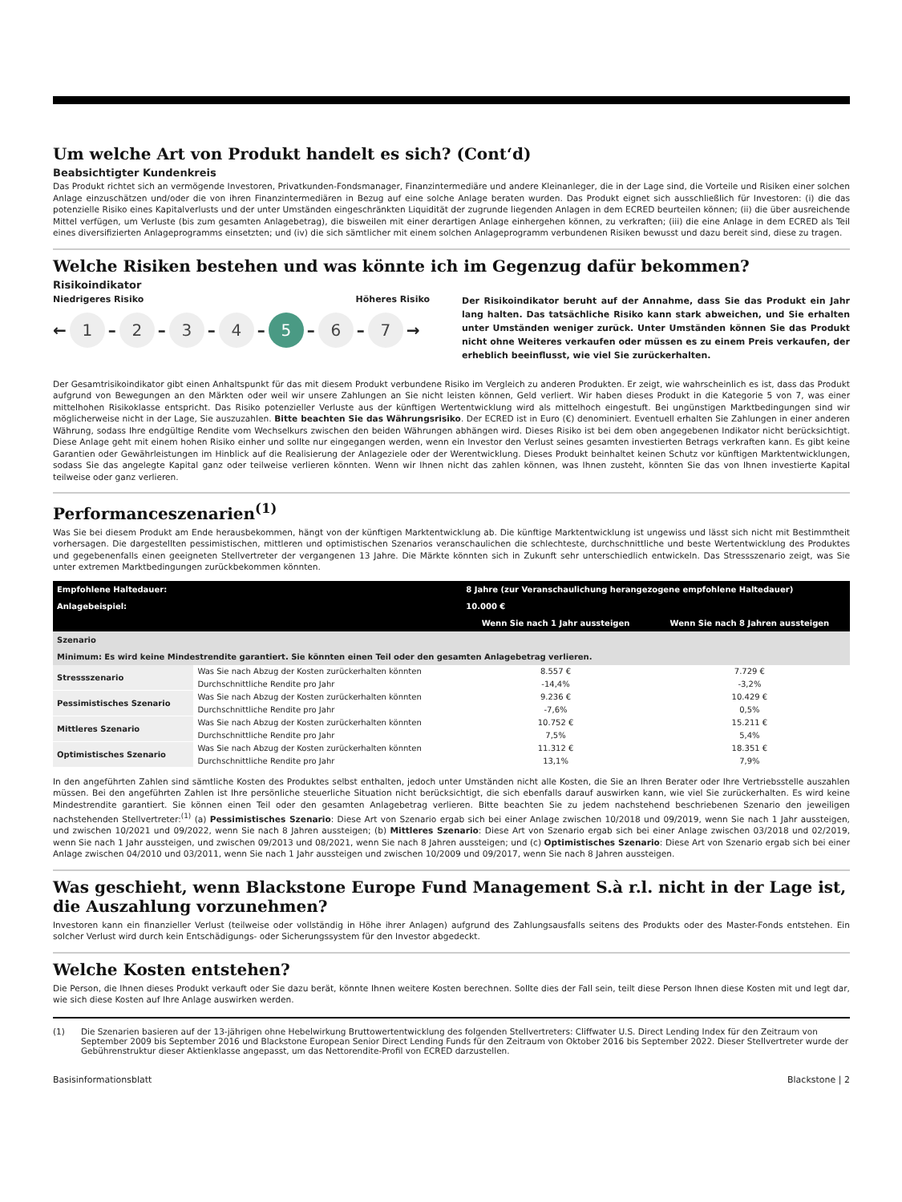Um welche Art von Produkt handelt es sich? (Cont‘d)
Beabsichtigter Kundenkreis
Das Produkt richtet sich an vermögende Investoren, Privatkunden-Fondsmanager, Finanzintermediäre und andere Kleinanleger, die in der Lage sind, die Vorteile und Risiken einer solchen Anlage einzuschätzen und/oder die von ihren Finanzintermediären in Bezug auf eine solche Anlage beraten wurden. Das Produkt eignet sich ausschließlich für Investoren: (i) die das potenzielle Risiko eines Kapitalverlusts und der unter Umständen eingeschränkten Liquidität der zugrunde liegenden Anlagen in dem ECRED beurteilen können; (ii) die über ausreichende Mittel verfügen, um Verluste (bis zum gesamten Anlagebetrag), die bisweilen mit einer derartigen Anlage einhergehen können, zu verkraften; (iii) die eine Anlage in dem ECRED als Teil eines diversifizierten Anlageprogramms einsetzten; und (iv) die sich sämtlicher mit einem solchen Anlageprogramm verbundenen Risiken bewusst und dazu bereit sind, diese zu tragen.
Welche Risiken bestehen und was könnte ich im Gegenzug dafür bekommen?
Risikoindikator
Niedrigeres Risiko Höheres Risiko
← 1 – 2 – 3 – 4 – 5 – 6 – 7 →
Der Risikoindikator beruht auf der Annahme, dass Sie das Produkt ein Jahr lang halten. Das tatsächliche Risiko kann stark abweichen, und Sie erhalten unter Umständen weniger zurück. Unter Umständen können Sie das Produkt nicht ohne Weiteres verkaufen oder müssen es zu einem Preis verkaufen, der erheblich beeinflusst, wie viel Sie zurückerhalten.
Der Gesamtrisikoindikator gibt einen Anhaltspunkt für das mit diesem Produkt verbundene Risiko im Vergleich zu anderen Produkten. Er zeigt, wie wahrscheinlich es ist, dass das Produkt aufgrund von Bewegungen an den Märkten oder weil wir unsere Zahlungen an Sie nicht leisten können, Geld verliert. Wir haben dieses Produkt in die Kategorie 5 von 7, was einer mittelhohen Risikoklasse entspricht. Das Risiko potenzieller Verluste aus der künftigen Wertentwicklung wird als mittelhoch eingestuft. Bei ungünstigen Marktbedingungen sind wir möglicherweise nicht in der Lage, Sie auszuzahlen. Bitte beachten Sie das Währungsrisiko. Der ECRED ist in Euro (€) denominiert. Eventuell erhalten Sie Zahlungen in einer anderen Währung, sodass Ihre endgültige Rendite vom Wechselkurs zwischen den beiden Währungen abhängen wird. Dieses Risiko ist bei dem oben angegebenen Indikator nicht berücksichtigt. Diese Anlage geht mit einem hohen Risiko einher und sollte nur eingegangen werden, wenn ein Investor den Verlust seines gesamten investierten Betrags verkraften kann. Es gibt keine Garantien oder Gewährleistungen im Hinblick auf die Realisierung der Anlageziele oder der Werentwicklung. Dieses Produkt beinhaltet keinen Schutz vor künftigen Marktentwicklungen, sodass Sie das angelegte Kapital ganz oder teilweise verlieren könnten. Wenn wir Ihnen nicht das zahlen können, was Ihnen zusteht, könnten Sie das von Ihnen investierte Kapital teilweise oder ganz verlieren.
Performanceszenarien<sup>(1)</sup>
Was Sie bei diesem Produkt am Ende herausbekommen, hängt von der künftigen Marktentwicklung ab. Die künftige Marktentwicklung ist ungewiss und lässt sich nicht mit Bestimmtheit vorhersagen. Die dargestellten pessimistischen, mittleren und optimistischen Szenarios veranschaulichen die schlechteste, durchschnittliche und beste Wertentwicklung des Produktes und gegebenenfalls einen geeigneten Stellvertreter der vergangenen 13 Jahre. Die Märkte könnten sich in Zukunft sehr unterschiedlich entwickeln. Das Stressszenario zeigt, was Sie unter extremen Marktbedingungen zurückbekommen könnten.
| Empfohlene Haltedauer: | | 8 Jahre (zur Veranschaulichung herangezogene empfohlene Haltedauer) | |
| Anlagebeispiel: | | 10.000 € | |
| | | Wenn Sie nach 1 Jahr aussteigen | Wenn Sie nach 8 Jahren aussteigen |
| Szenario | | | |
| Minimum: Es wird keine Mindestrendite garantiert. Sie könnten einen Teil oder den gesamten Anlagebetrag verlieren. | | | |
| Stressszenario | Was Sie nach Abzug der Kosten zurückerhalten könnten | 8.557 € | 7.729 € |
| | Durchschnittliche Rendite pro Jahr | -14,4% | -3,2% |
| Pessimistisches Szenario | Was Sie nach Abzug der Kosten zurückerhalten könnten | 9.236 € | 10.429 € |
| | Durchschnittliche Rendite pro Jahr | -7,6% | 0,5% |
| Mittleres Szenario | Was Sie nach Abzug der Kosten zurückerhalten könnten | 10.752 € | 15.211 € |
| | Durchschnittliche Rendite pro Jahr | 7,5% | 5,4% |
| Optimistisches Szenario | Was Sie nach Abzug der Kosten zurückerhalten könnten | 11.312 € | 18.351 € |
| | Durchschnittliche Rendite pro Jahr | 13,1% | 7,9% |
In den angeführten Zahlen sind sämtliche Kosten des Produktes selbst enthalten, jedoch unter Umständen nicht alle Kosten, die Sie an Ihren Berater oder Ihre Vertriebsstelle auszahlen müssen. Bei den angeführten Zahlen ist Ihre persönliche steuerliche Situation nicht berücksichtigt, die sich ebenfalls darauf auswirken kann, wie viel Sie zurückerhalten. Es wird keine Mindestrendite garantiert. Sie können einen Teil oder den gesamten Anlagebetrag verlieren. Bitte beachten Sie zu jedem nachstehend beschriebenen Szenario den jeweiligen nachstehenden Stellvertreter:<sup>(1)</sup> (a) Pessimistisches Szenario: Diese Art von Szenario ergab sich bei einer Anlage zwischen 10/2018 und 09/2019, wenn Sie nach 1 Jahr aussteigen, und zwischen 10/2021 und 09/2022, wenn Sie nach 8 Jahren aussteigen; (b) Mittleres Szenario: Diese Art von Szenario ergab sich bei einer Anlage zwischen 03/2018 und 02/2019, wenn Sie nach 1 Jahr aussteigen, und zwischen 09/2013 und 08/2021, wenn Sie nach 8 Jahren aussteigen; und (c) Optimistisches Szenario: Diese Art von Szenario ergab sich bei einer Anlage zwischen 04/2010 und 03/2011, wenn Sie nach 1 Jahr aussteigen und zwischen 10/2009 und 09/2017, wenn Sie nach 8 Jahren aussteigen.
Was geschieht, wenn Blackstone Europe Fund Management S.à r.l. nicht in der Lage ist, die Auszahlung vorzunehmen?
Investoren kann ein finanzieller Verlust (teilweise oder vollständig in Höhe ihrer Anlagen) aufgrund des Zahlungsausfalls seitens des Produkts oder des Master-Fonds entstehen. Ein solcher Verlust wird durch kein Entschädigungs- oder Sicherungssystem für den Investor abgedeckt.
Welche Kosten entstehen?
Die Person, die Ihnen dieses Produkt verkauft oder Sie dazu berät, könnte Ihnen weitere Kosten berechnen. Sollte dies der Fall sein, teilt diese Person Ihnen diese Kosten mit und legt dar, wie sich diese Kosten auf Ihre Anlage auswirken werden.
(1) Die Szenarien basieren auf der 13-jährigen ohne Hebelwirkung Bruttowertentwicklung des folgenden Stellvertreters: Cliffwater U.S. Direct Lending Index für den Zeitraum von September 2009 bis September 2016 und Blackstone European Senior Direct Lending Funds für den Zeitraum von Oktober 2016 bis September 2022. Dieser Stellvertreter wurde der Gebührenstruktur dieser Aktienklasse angepasst, um das Nettorendite-Profil von ECRED darzustellen.
Basisinformationsblatt Blackstone | 2